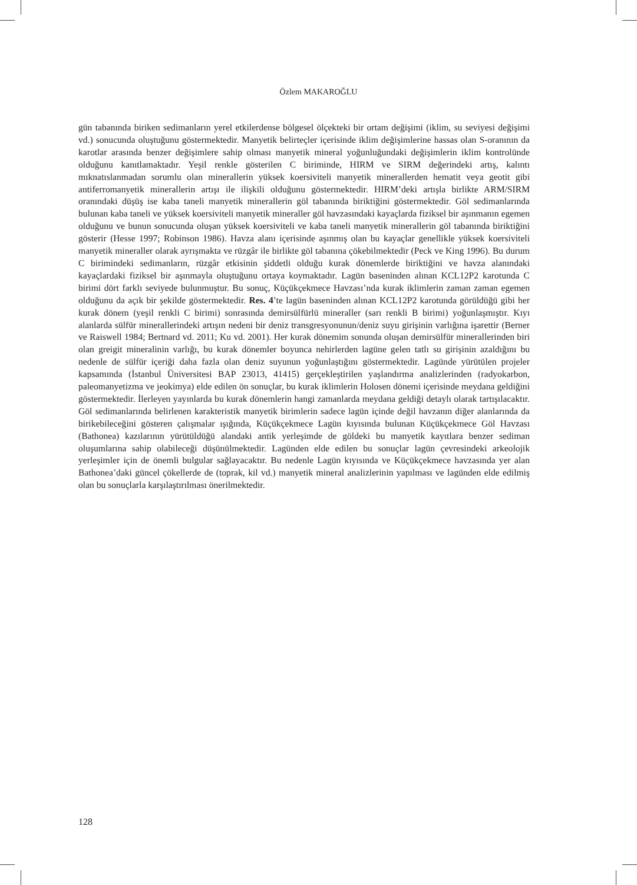Özlem MAKAROĞLU
gün tabanında biriken sedimanların yerel etkilerdense bölgesel ölçekteki bir ortam değişimi (iklim, su seviyesi değişimi vd.) sonucunda oluştuğunu göstermektedir. Manyetik belirteçler içerisinde iklim değişimlerine hassas olan S-oranının da karotlar arasında benzer değişimlere sahip olması manyetik mineral yoğunluğundaki değişimlerin iklim kontrolünde olduğunu kanıtlamaktadır. Yeşil renkle gösterilen C biriminde, HIRM ve SIRM değerindeki artış, kalıntı mıknatıslanmadan sorumlu olan minerallerin yüksek koersiviteli manyetik minerallerden hematit veya geotit gibi antiferromanyetik minerallerin artışı ile ilişkili olduğunu göstermektedir. HIRM’deki artışla birlikte ARM/SIRM oranındaki düşüş ise kaba taneli manyetik minerallerin göl tabanında biriktiğini göstermektedir. Göl sedimanlarında bulunan kaba taneli ve yüksek koersiviteli manyetik mineraller göl havzasındaki kayaçlarda fiziksel bir aşınmanın egemen olduğunu ve bunun sonucunda oluşan yüksek koersiviteli ve kaba taneli manyetik minerallerin göl tabanında biriktiğini gösterir (Hesse 1997; Robinson 1986). Havza alanı içerisinde aşınmış olan bu kayaçlar genellikle yüksek koersiviteli manyetik mineraller olarak ayrışmakta ve rüzgâr ile birlikte göl tabanına çökebilmektedir (Peck ve King 1996). Bu durum C birimindeki sedimanların, rüzgâr etkisinin şiddetli olduğu kurak dönemlerde biriktiğini ve havza alanındaki kayaçlardaki fiziksel bir aşınmayla oluştuğunu ortaya koymaktadır. Lagün baseninden alınan KCL12P2 karotunda C birimi dört farklı seviyede bulunmuştur. Bu sonuç, Küçükçekmece Havzası’nda kurak iklimlerin zaman zaman egemen olduğunu da açık bir şekilde göstermektedir. Res. 4’te lagün baseninden alınan KCL12P2 karotunda görüldüğü gibi her kurak dönem (yeşil renkli C birimi) sonrasında demirsülfürlü mineraller (sarı renkli B birimi) yoğunlaşmıştır. Kıyı alanlarda sülfür minerallerindeki artışın nedeni bir deniz transgresyonunun/deniz suyu girişinin varlığına işarettir (Berner ve Raiswell 1984; Bertnard vd. 2011; Ku vd. 2001). Her kurak dönemim sonunda oluşan demirsülfür minerallerinden biri olan greigit mineralinin varlığı, bu kurak dönemler boyunca nehirlerden lagüne gelen tatlı su girişinin azaldığını bu nedenle de sülfür içeriği daha fazla olan deniz suyunun yoğunlaştığını göstermektedir. Lagünde yürütülen projeler kapsamında (İstanbul Üniversitesi BAP 23013, 41415) gerçekleştirilen yaşlandırma analizlerinden (radyokarbon, paleomanyetizma ve jeokimya) elde edilen ön sonuçlar, bu kurak iklimlerin Holosen dönemi içerisinde meydana geldiğini göstermektedir. İlerleyen yayınlarda bu kurak dönemlerin hangi zamanlarda meydana geldiği detaylı olarak tartışılacaktır. Göl sedimanlarında belirlenen karakteristik manyetik birimlerin sadece lagün içinde değil havzanın diğer alanlarında da birikebileceğini gösteren çalışmalar ışığında, Küçükçekmece Lagün kıyısında bulunan Küçükçekmece Göl Havzası (Bathonea) kazılarının yürütüldüğü alandaki antik yerleşimde de göldeki bu manyetik kayıtlara benzer sediman oluşumlarına sahip olabileceği düşünülmektedir. Lagünden elde edilen bu sonuçlar lagün çevresindeki arkeolojik yerleşimler için de önemli bulgular sağlayacaktır. Bu nedenle Lagün kıyısında ve Küçükçekmece havzasında yer alan Bathonea’daki güncel çökellerde de (toprak, kil vd.) manyetik mineral analizlerinin yapılması ve lagünden elde edilmiş olan bu sonuçlarla karşılaştırılması önerilmektedir.
128